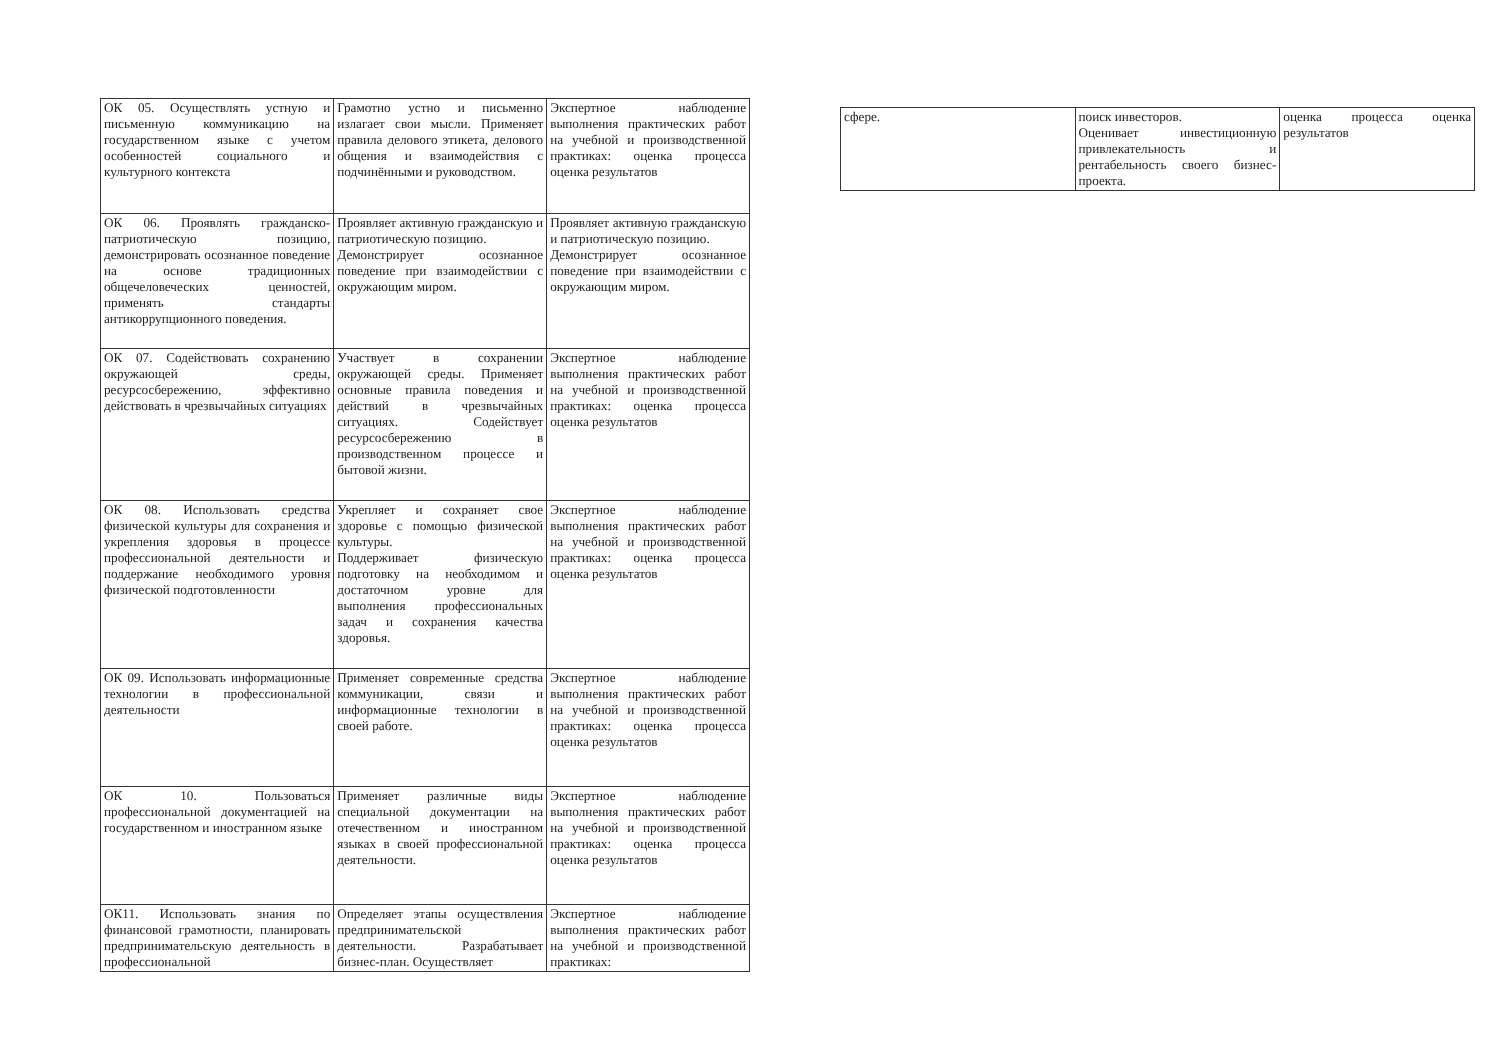| ОК 05. Осуществлять устную и письменную коммуникацию на государственном языке с учетом особенностей социального и культурного контекста | Грамотно устно и письменно излагает свои мысли. Применяет правила делового этикета, делового общения и взаимодействия с подчинёнными и руководством. | Экспертное наблюдение выполнения практических работ на учебной и производственной практиках: оценка процесса оценка результатов |
| ОК 06. Проявлять гражданско-патриотическую позицию, демонстрировать осознанное поведение на основе традиционных общечеловеческих ценностей, применять стандарты антикоррупционного поведения. | Проявляет активную гражданскую и патриотическую позицию. Демонстрирует осознанное поведение при взаимодействии с окружающим миром. | Проявляет активную гражданскую и патриотическую позицию. Демонстрирует осознанное поведение при взаимодействии с окружающим миром. |
| ОК 07. Содействовать сохранению окружающей среды, ресурсосбережению, эффективно действовать в чрезвычайных ситуациях | Участвует в сохранении окружающей среды. Применяет основные правила поведения и действий в чрезвычайных ситуациях. Содействует ресурсосбережению в производственном процессе и бытовой жизни. | Экспертное наблюдение выполнения практических работ на учебной и производственной практиках: оценка процесса оценка результатов |
| ОК 08. Использовать средства физической культуры для сохранения и укрепления здоровья в процессе профессиональной деятельности и поддержание необходимого уровня физической подготовленности | Укрепляет и сохраняет свое здоровье с помощью физической культуры. Поддерживает физическую подготовку на необходимом и достаточном уровне для выполнения профессиональных задач и сохранения качества здоровья. | Экспертное наблюдение выполнения практических работ на учебной и производственной практиках: оценка процесса оценка результатов |
| ОК 09. Использовать информационные технологии в профессиональной деятельности | Применяет современные средства коммуникации, связи и информационные технологии в своей работе. | Экспертное наблюдение выполнения практических работ на учебной и производственной практиках: оценка процесса оценка результатов |
| ОК 10. Пользоваться профессиональной документацией на государственном и иностранном языке | Применяет различные виды специальной документации на отечественном и иностранном языках в своей профессиональной деятельности. | Экспертное наблюдение выполнения практических работ на учебной и производственной практиках: оценка процесса оценка результатов |
| ОК11. Использовать знания по финансовой грамотности, планировать предпринимательскую деятельность в профессиональной | Определяет этапы осуществления предпринимательской деятельности. Разрабатывает бизнес-план. Осуществляет | Экспертное наблюдение выполнения практических работ на учебной и производственной практиках: |
| сфере. | поиск инвесторов. Оценивает инвестиционную привлекательность и рентабельность своего бизнес-проекта. | оценка процесса оценка результатов |